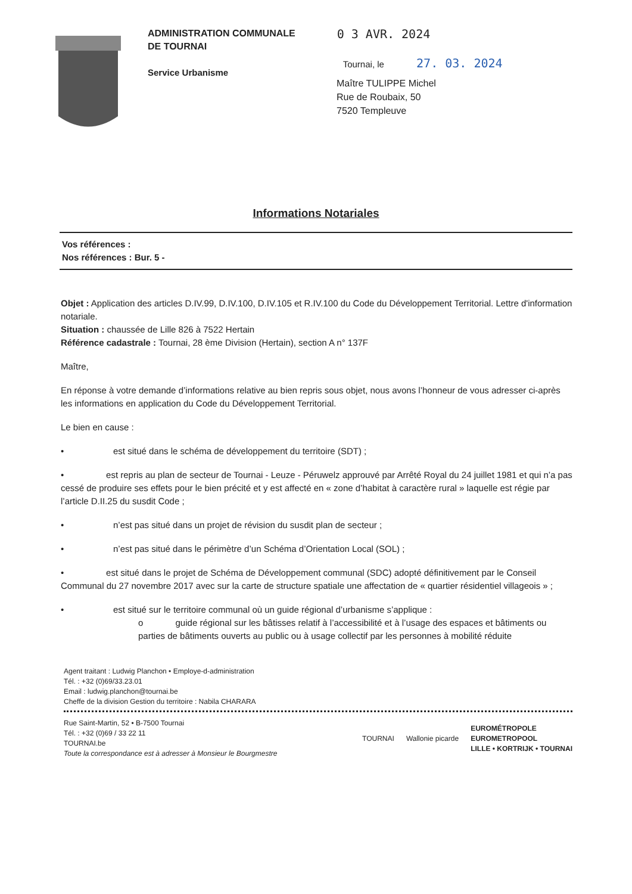ADMINISTRATION COMMUNALE
DE TOURNAI
Service Urbanisme
0 3 AVR. 2024
Tournai, le 27. 03. 2024
Maître TULIPPE Michel
Rue de Roubaix, 50
7520 Templeuve
Informations Notariales
Vos références :
Nos références : Bur. 5 -
Objet : Application des articles D.IV.99, D.IV.100, D.IV.105 et R.IV.100 du Code du Développement Territorial. Lettre d'information notariale.
Situation : chaussée de Lille 826 à 7522 Hertain
Référence cadastrale : Tournai, 28 ème Division (Hertain), section A n° 137F
Maître,
En réponse à votre demande d’informations relative au bien repris sous objet, nous avons l’honneur de vous adresser ci-après les informations en application du Code du Développement Territorial.
Le bien en cause :
• est situé dans le schéma de développement du territoire (SDT) ;
• est repris au plan de secteur de Tournai - Leuze - Péruwelz approuvé par Arrêté Royal du 24 juillet 1981 et qui n’a pas cessé de produire ses effets pour le bien précité et y est affecté en « zone d’habitat à caractère rural » laquelle est régie par l’article D.II.25 du susdit Code ;
• n’est pas situé dans un projet de révision du susdit plan de secteur ;
• n’est pas situé dans le périmètre d’un Schéma d’Orientation Local (SOL) ;
• est situé dans le projet de Schéma de Développement communal (SDC) adopté définitivement par le Conseil Communal du 27 novembre 2017 avec sur la carte de structure spatiale une affectation de « quartier résidentiel villageois » ;
• est situé sur le territoire communal où un guide régional d’urbanisme s’applique :
o guide régional sur les bâtisses relatif à l’accessibilité et à l’usage des espaces et bâtiments ou parties de bâtiments ouverts au public ou à usage collectif par les personnes à mobilité réduite
Agent traitant : Ludwig Planchon • Employe-d-administration
Tél. : +32 (0)69/33.23.01
Email : ludwig.planchon@tournai.be
Cheffe de la division Gestion du territoire : Nabila CHARARA
Rue Saint-Martin, 52 • B-7500 Tournai
Tél. : +32 (0)69 / 33 22 11
TOURNAI.be
Toute la correspondance est à adresser à Monsieur le Bourgmestre
TOURNAI Wallonie picarde EUROMÉTROPOLE
EUROMETROPOOL
LILLE • KORTRIJK • TOURNAI